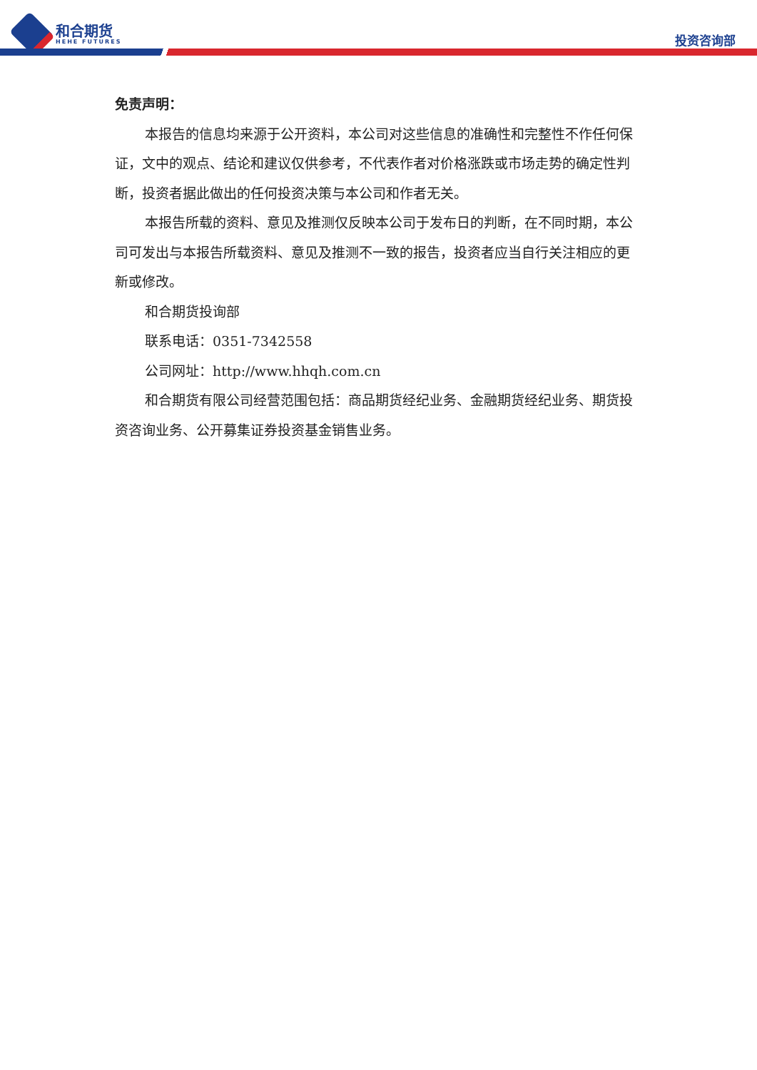和合期货
HEHE FUTURES
投资咨询部
免责声明：
本报告的信息均来源于公开资料，本公司对这些信息的准确性和完整性不作任何保证，文中的观点、结论和建议仅供参考，不代表作者对价格涨跌或市场走势的确定性判断，投资者据此做出的任何投资决策与本公司和作者无关。
本报告所载的资料、意见及推测仅反映本公司于发布日的判断，在不同时期，本公司可发出与本报告所载资料、意见及推测不一致的报告，投资者应当自行关注相应的更新或修改。
和合期货投询部
联系电话：0351-7342558
公司网址：http://www.hhqh.com.cn
和合期货有限公司经营范围包括：商品期货经纪业务、金融期货经纪业务、期货投资咨询业务、公开募集证券投资基金销售业务。